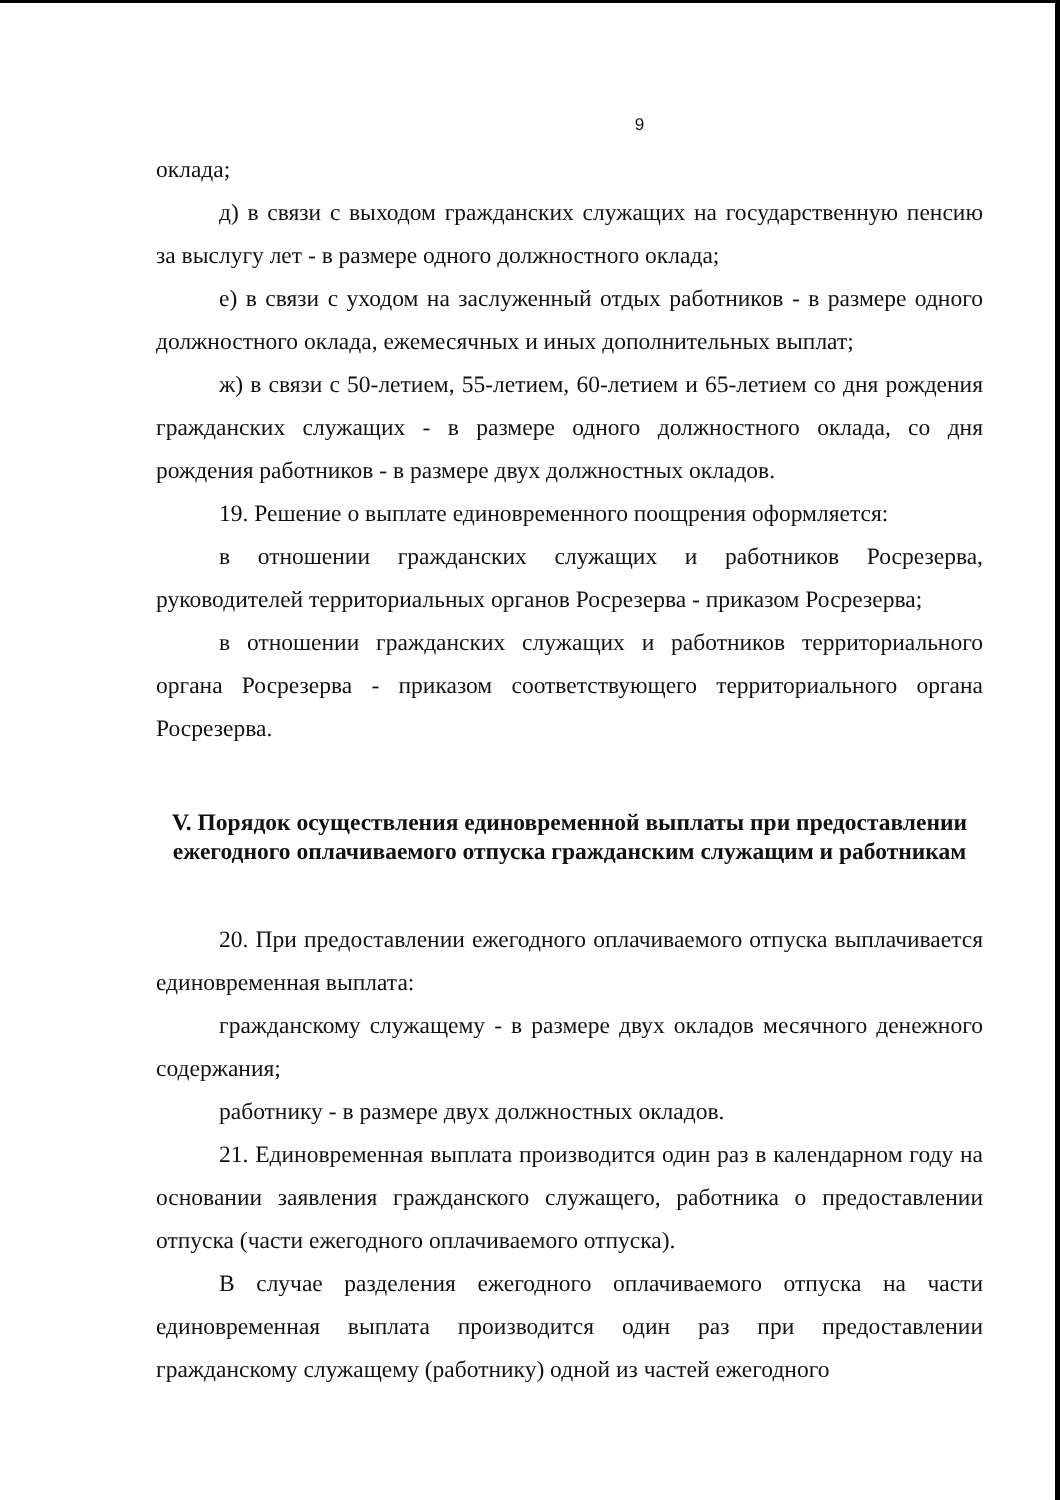9
оклада;
д) в связи с выходом гражданских служащих на государственную пенсию за выслугу лет - в размере одного должностного оклада;
е) в связи с уходом на заслуженный отдых работников - в размере одного должностного оклада, ежемесячных и иных дополнительных выплат;
ж) в связи с 50-летием, 55-летием, 60-летием и 65-летием со дня рождения гражданских служащих - в размере одного должностного оклада, со дня рождения работников - в размере двух должностных окладов.
19. Решение о выплате единовременного поощрения оформляется:
в отношении гражданских служащих и работников Росрезерва, руководителей территориальных органов Росрезерва - приказом Росрезерва;
в отношении гражданских служащих и работников территориального органа Росрезерва - приказом соответствующего территориального органа Росрезерва.
V. Порядок осуществления единовременной выплаты при предоставлении ежегодного оплачиваемого отпуска гражданским служащим и работникам
20. При предоставлении ежегодного оплачиваемого отпуска выплачивается единовременная выплата:
гражданскому служащему - в размере двух окладов месячного денежного содержания;
работнику - в размере двух должностных окладов.
21. Единовременная выплата производится один раз в календарном году на основании заявления гражданского служащего, работника о предоставлении отпуска (части ежегодного оплачиваемого отпуска).
В случае разделения ежегодного оплачиваемого отпуска на части единовременная выплата производится один раз при предоставлении гражданскому служащему (работнику) одной из частей ежегодного